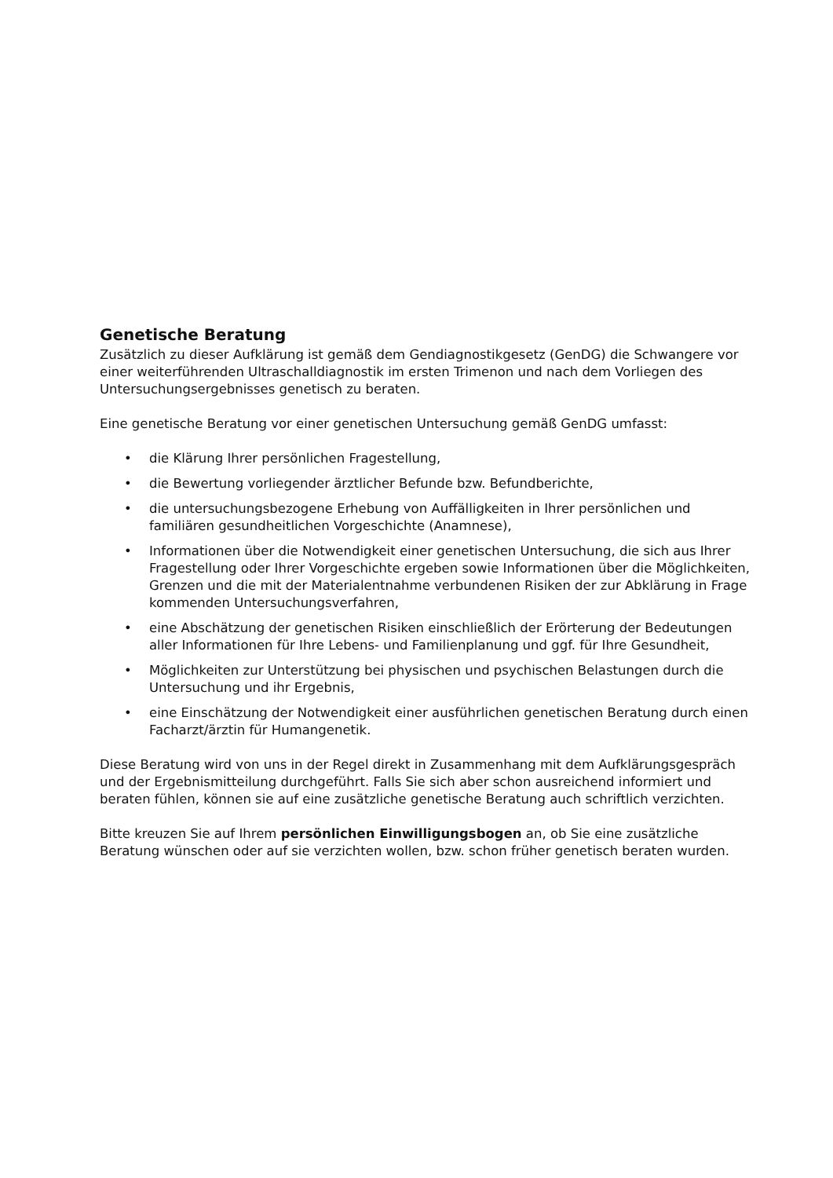Genetische Beratung
Zusätzlich zu dieser Aufklärung ist gemäß dem Gendiagnostikgesetz (GenDG) die Schwangere vor einer weiterführenden Ultraschalldiagnostik im ersten Trimenon und nach dem Vorliegen des Untersuchungsergebnisses genetisch zu beraten.
Eine genetische Beratung vor einer genetischen Untersuchung gemäß GenDG umfasst:
• die Klärung Ihrer persönlichen Fragestellung,
• die Bewertung vorliegender ärztlicher Befunde bzw. Befundberichte,
• die untersuchungsbezogene Erhebung von Auffälligkeiten in Ihrer persönlichen und familiären gesundheitlichen Vorgeschichte (Anamnese),
• Informationen über die Notwendigkeit einer genetischen Untersuchung, die sich aus Ihrer Fragestellung oder Ihrer Vorgeschichte ergeben sowie Informationen über die Möglichkeiten, Grenzen und die mit der Materialentnahme verbundenen Risiken der zur Abklärung in Frage kommenden Untersuchungsverfahren,
• eine Abschätzung der genetischen Risiken einschließlich der Erörterung der Bedeutungen aller Informationen für Ihre Lebens- und Familienplanung und ggf. für Ihre Gesundheit,
• Möglichkeiten zur Unterstützung bei physischen und psychischen Belastungen durch die Untersuchung und ihr Ergebnis,
• eine Einschätzung der Notwendigkeit einer ausführlichen genetischen Beratung durch einen Facharzt/ärztin für Humangenetik.
Diese Beratung wird von uns in der Regel direkt in Zusammenhang mit dem Aufklärungsgespräch und der Ergebnismitteilung durchgeführt. Falls Sie sich aber schon ausreichend informiert und beraten fühlen, können sie auf eine zusätzliche genetische Beratung auch schriftlich verzichten.
Bitte kreuzen Sie auf Ihrem persönlichen Einwilligungsbogen an, ob Sie eine zusätzliche Beratung wünschen oder auf sie verzichten wollen, bzw. schon früher genetisch beraten wurden.